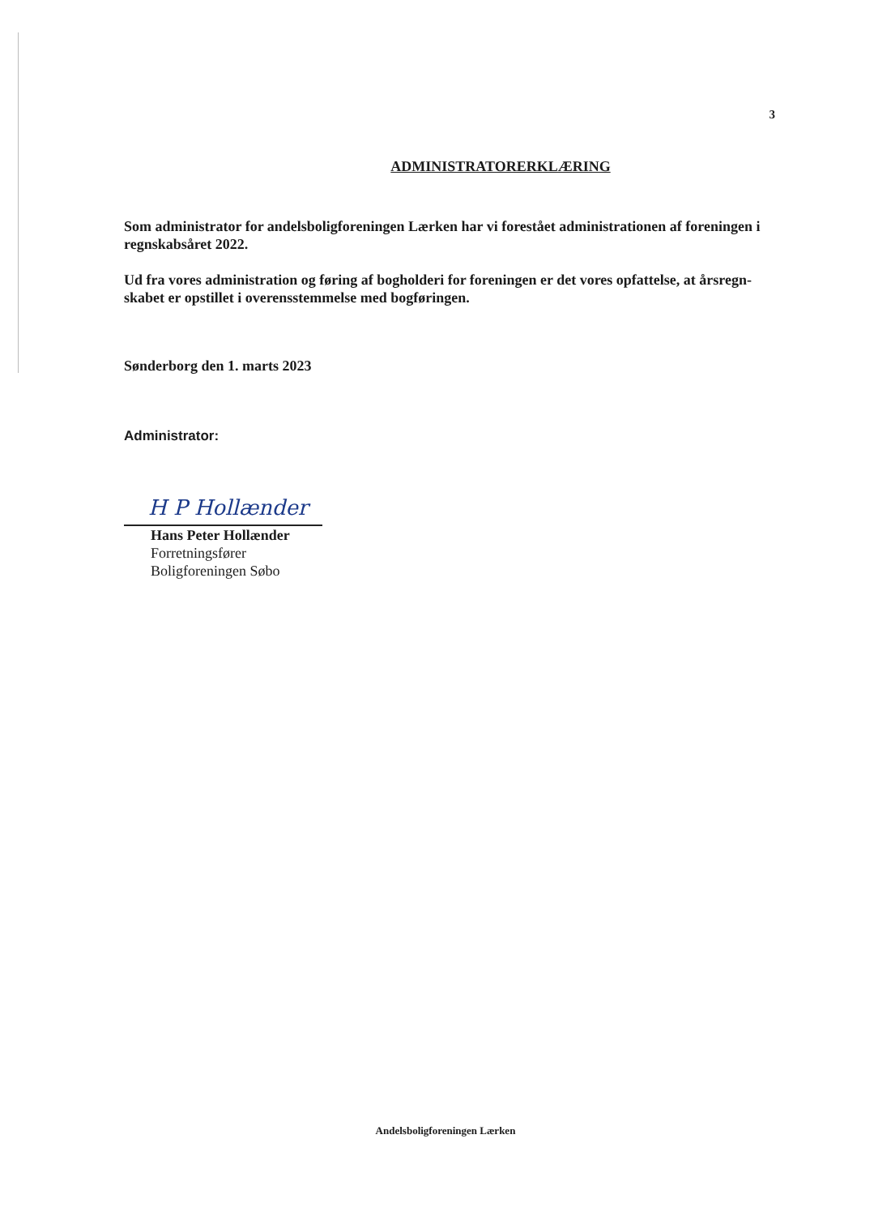3
ADMINISTRATORERKLÆRING
Som administrator for andelsboligforeningen Lærken har vi forestået administrationen af foreningen i regnskabsåret 2022.
Ud fra vores administration og føring af bogholderi for foreningen er det vores opfattelse, at årsregn-skabet er opstillet i overensstemmelse med bogføringen.
Sønderborg den 1. marts 2023
Administrator:
H P Hollænder
Hans Peter Hollænder
Forretningsfører
Boligforeningen Søbo
Andelsboligforeningen Lærken